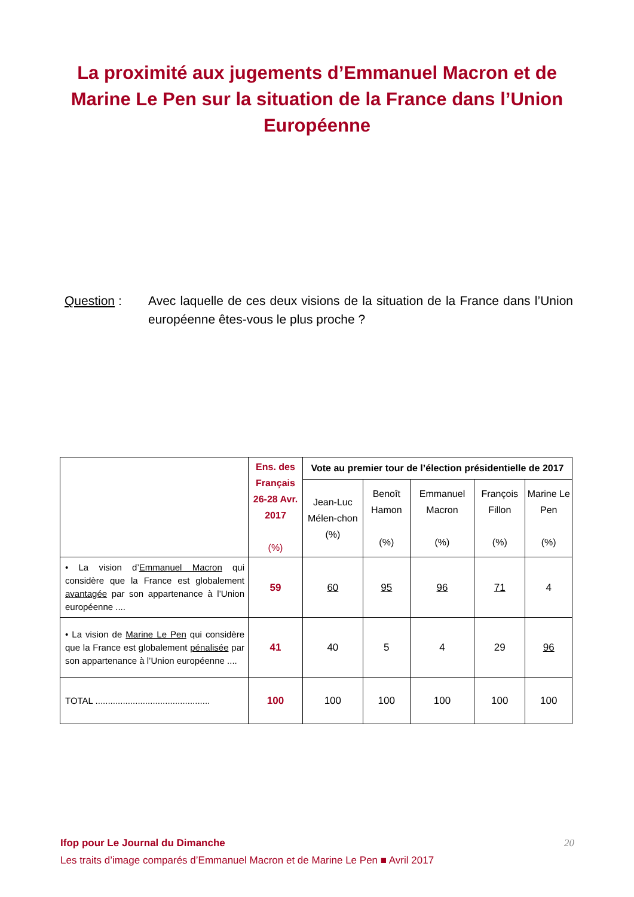La proximité aux jugements d’Emmanuel Macron et de Marine Le Pen sur la situation de la France dans l’Union Européenne
Question : Avec laquelle de ces deux visions de la situation de la France dans l’Union européenne êtes-vous le plus proche ?
| | Ens. des Français 26-28 Avr. 2017 (%) | Vote au premier tour de l’élection présidentielle de 2017 | | | | |
| --- | --- | --- | --- | --- | --- | --- |
| | | Jean-Luc Mélen-chon (%) | Benoît Hamon (%) | Emmanuel Macron (%) | François Fillon (%) | Marine Le Pen (%) |
| • La vision d’ Emmanuel Macron qui considère que la France est globalement avantagée par son appartenance à l’Union européenne .... | 59 | 60 | 95 | 96 | 71 | 4 |
| • La vision de Marine Le Pen qui considère que la France est globalement pénalisée par son appartenance à l’Union européenne .... | 41 | 40 | 5 | 4 | 29 | 96 |
| TOTAL .............................................. | 100 | 100 | 100 | 100 | 100 | 100 |
Ifop pour Le Journal du Dimanche
Les traits d’image comparés d’Emmanuel Macron et de Marine Le Pen ■ Avril 2017
20